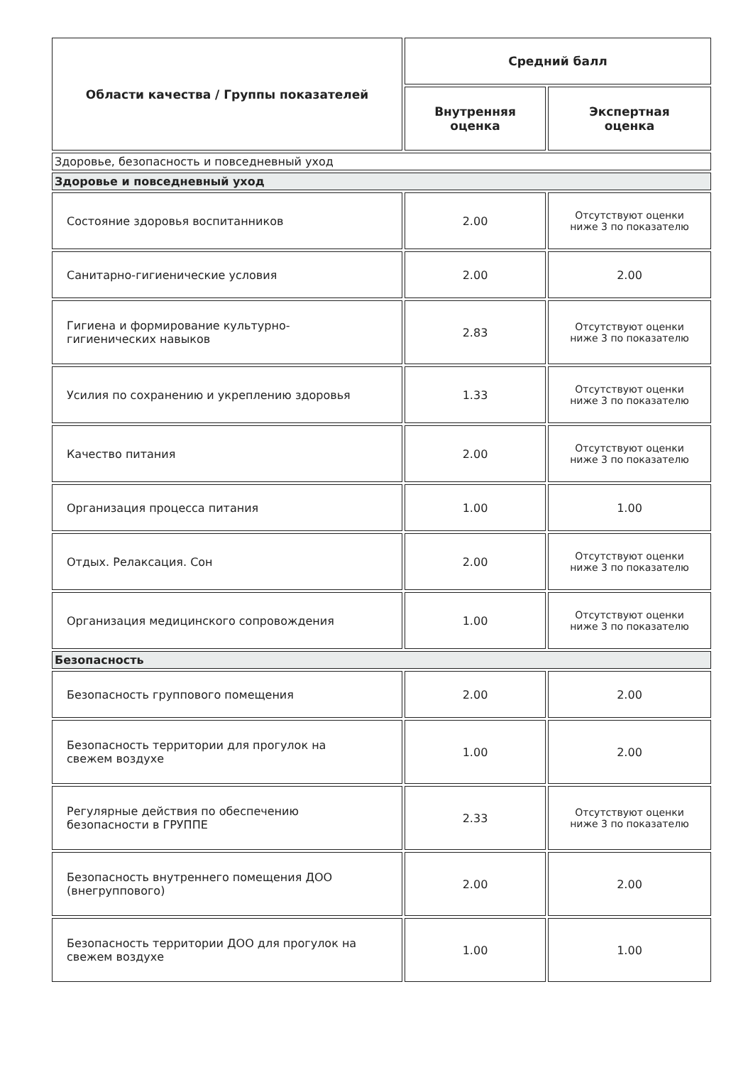| Области качества / Группы показателей | Средний балл | |
| --- | --- | --- |
| | Внутренняя оценка | Экспертная оценка |
| Здоровье, безопасность и повседневный уход | | |
| Здоровье и повседневный уход | | |
| Состояние здоровья воспитанников | 2.00 | Отсутствуют оценки ниже 3 по показателю |
| Санитарно-гигиенические условия | 2.00 | 2.00 |
| Гигиена и формирование культурно- гигиенических навыков | 2.83 | Отсутствуют оценки ниже 3 по показателю |
| Усилия по сохранению и укреплению здоровья | 1.33 | Отсутствуют оценки ниже 3 по показателю |
| Качество питания | 2.00 | Отсутствуют оценки ниже 3 по показателю |
| Организация процесса питания | 1.00 | 1.00 |
| Отдых. Релаксация. Сон | 2.00 | Отсутствуют оценки ниже 3 по показателю |
| Организация медицинского сопровождения | 1.00 | Отсутствуют оценки ниже 3 по показателю |
| Безопасность | | |
| Безопасность группового помещения | 2.00 | 2.00 |
| Безопасность территории для прогулок на свежем воздухе | 1.00 | 2.00 |
| Регулярные действия по обеспечению безопасности в ГРУППЕ | 2.33 | Отсутствуют оценки ниже 3 по показателю |
| Безопасность внутреннего помещения ДОО (внегруппового) | 2.00 | 2.00 |
| Безопасность территории ДОО для прогулок на свежем воздухе | 1.00 | 1.00 |